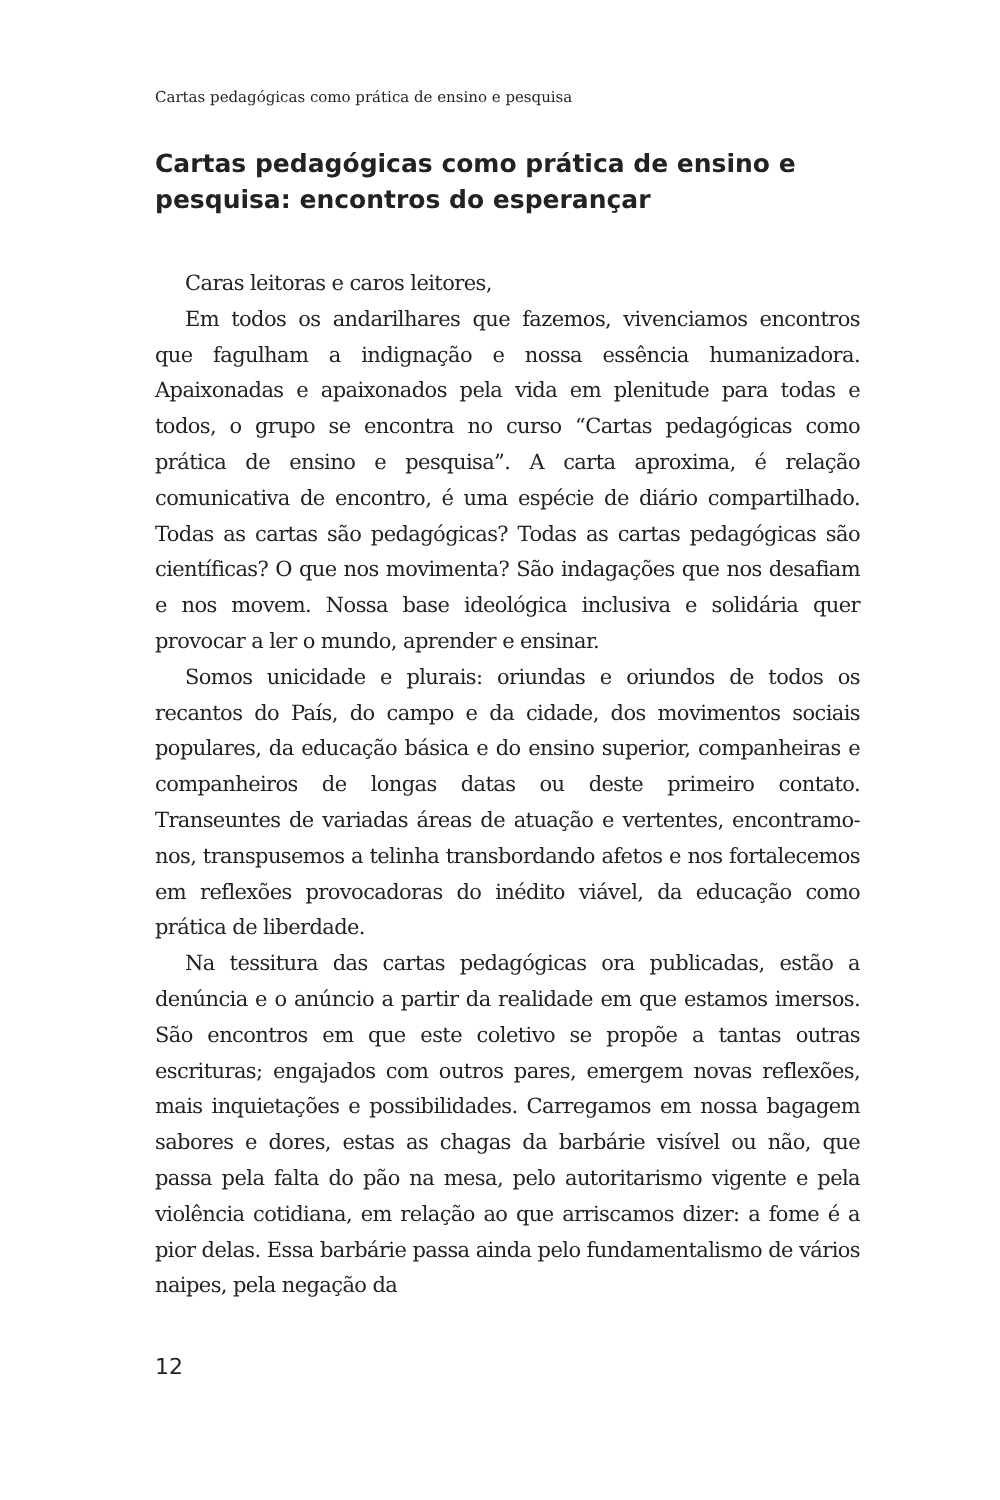Cartas pedagógicas como prática de ensino e pesquisa
Cartas pedagógicas como prática de ensino e pesquisa: encontros do esperançar
Caras leitoras e caros leitores,
Em todos os andarilhares que fazemos, vivenciamos encontros que fagulham a indignação e nossa essência humanizadora. Apaixonadas e apaixonados pela vida em plenitude para todas e todos, o grupo se encontra no curso “Cartas pedagógicas como prática de ensino e pesquisa”. A carta aproxima, é relação comunicativa de encontro, é uma espécie de diário compartilhado. Todas as cartas são pedagógicas? Todas as cartas pedagógicas são científicas? O que nos movimenta? São indagações que nos desafiam e nos movem. Nossa base ideológica inclusiva e solidária quer provocar a ler o mundo, aprender e ensinar.
Somos unicidade e plurais: oriundas e oriundos de todos os recantos do País, do campo e da cidade, dos movimentos sociais populares, da educação básica e do ensino superior, companheiras e companheiros de longas datas ou deste primeiro contato. Transeuntes de variadas áreas de atuação e vertentes, encontramo-nos, transpusemos a telinha transbordando afetos e nos fortalecemos em reflexões provocadoras do inédito viável, da educação como prática de liberdade.
Na tessitura das cartas pedagógicas ora publicadas, estão a denúncia e o anúncio a partir da realidade em que estamos imersos. São encontros em que este coletivo se propõe a tantas outras escrituras; engajados com outros pares, emergem novas reflexões, mais inquietações e possibilidades. Carregamos em nossa bagagem sabores e dores, estas as chagas da barbárie visível ou não, que passa pela falta do pão na mesa, pelo autoritarismo vigente e pela violência cotidiana, em relação ao que arriscamos dizer: a fome é a pior delas. Essa barbárie passa ainda pelo fundamentalismo de vários naipes, pela negação da
12